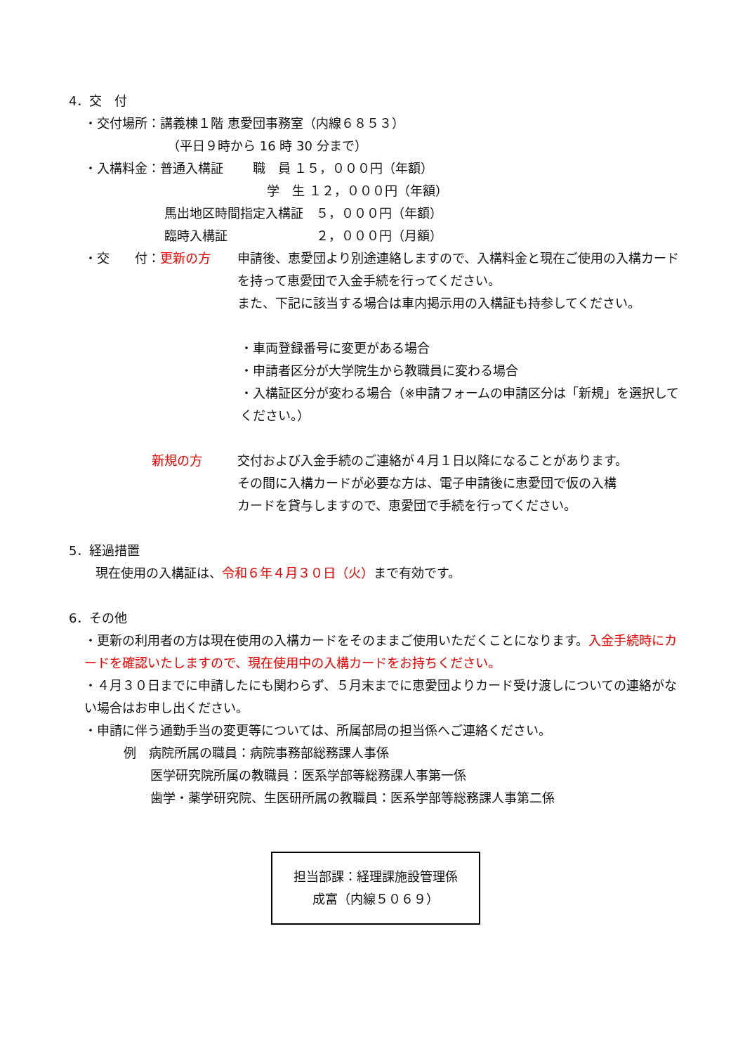4．交　付
・交付場所：講義棟１階 恵愛団事務室（内線６８５３）
（平日９時から 16 時 30 分まで）
・入構料金：普通入構証　　 職　員 １５，０００円（年額）
学　生 １２，０００円（年額）
馬出地区時間指定入構証　５，０００円（年額）
臨時入構証　　　　　　　２，０００円（月額）
・交　　付：更新の方 申請後、恵愛団より別途連絡しますので、入構料金と現在ご使用の入構カードを持って恵愛団で入金手続を行ってください。
また、下記に該当する場合は車内掲示用の入構証も持参してください。
・車両登録番号に変更がある場合
・申請者区分が大学院生から教職員に変わる場合
・入構証区分が変わる場合（※申請フォームの申請区分は「新規」を選択してください。）
新規の方 交付および入金手続のご連絡が４月１日以降になることがあります。
その間に入構カードが必要な方は、電子申請後に恵愛団で仮の入構
カードを貸与しますので、恵愛団で手続を行ってください。
5．経過措置
現在使用の入構証は、令和６年４月３０日（火）まで有効です。
6．その他
・更新の利用者の方は現在使用の入構カードをそのままご使用いただくことになります。入金手続時にカードを確認いたしますので、現在使用中の入構カードをお持ちください。
・４月３０日までに申請したにも関わらず、５月末までに恵愛団よりカード受け渡しについての連絡がない場合はお申し出ください。
・申請に伴う通勤手当の変更等については、所属部局の担当係へご連絡ください。
例　病院所属の職員：病院事務部総務課人事係
医学研究院所属の教職員：医系学部等総務課人事第一係
歯学・薬学研究院、生医研所属の教職員：医系学部等総務課人事第二係
担当部課：経理課施設管理係
成富（内線５０６９）